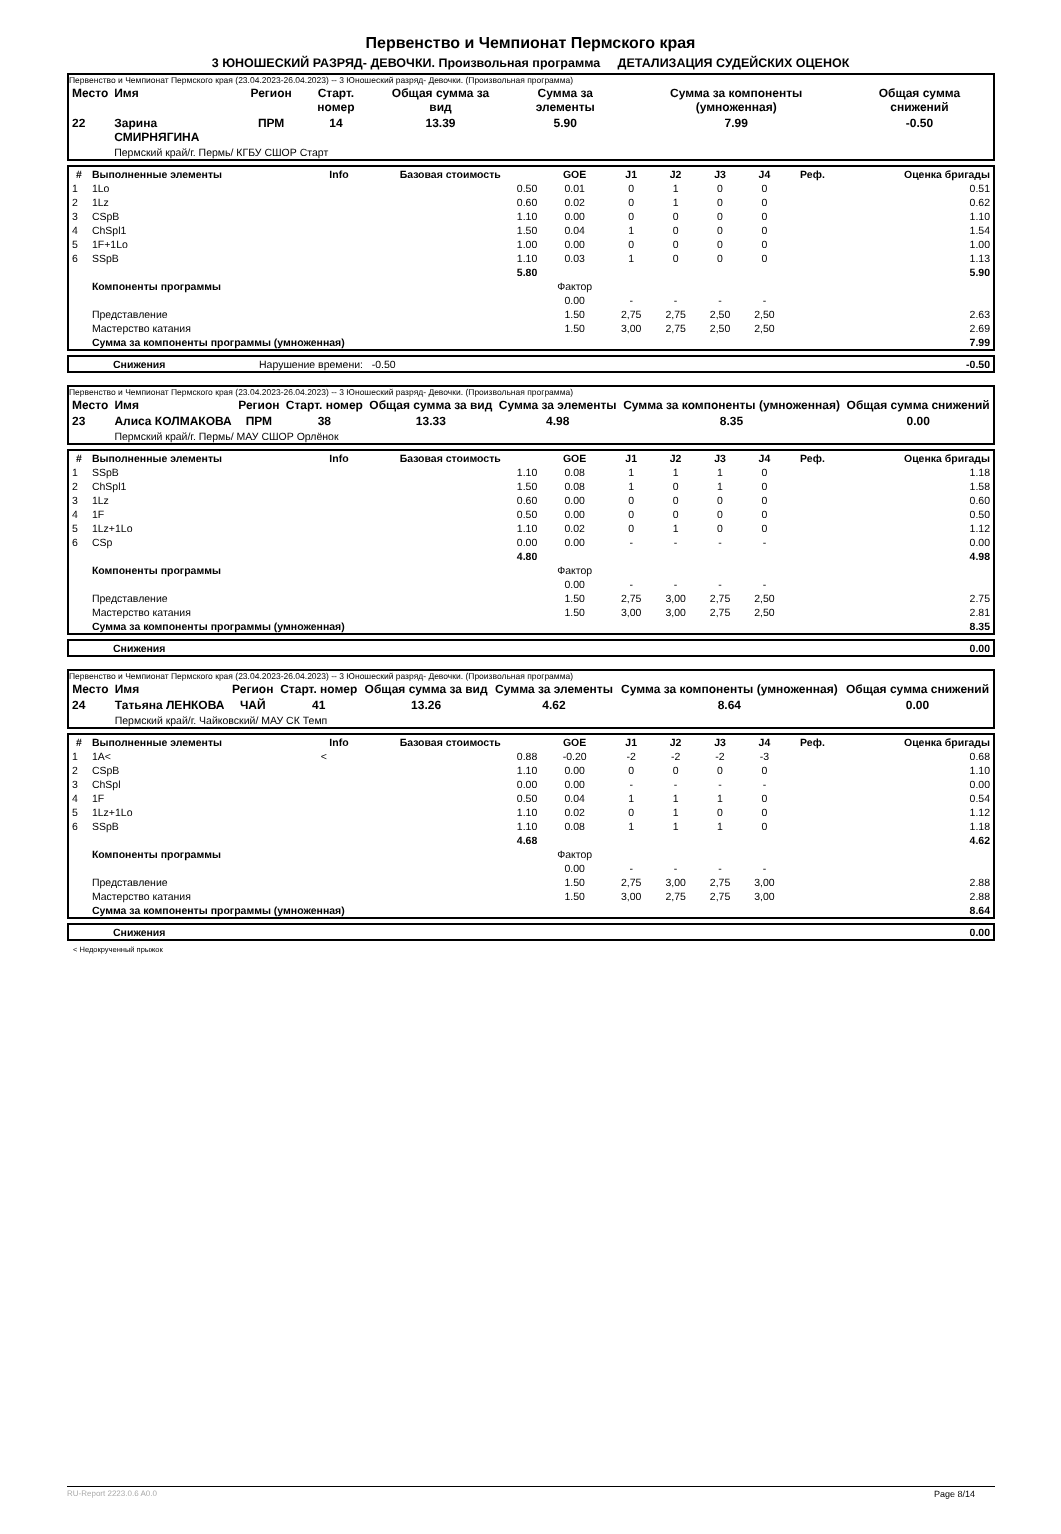Первенство и Чемпионат Пермского края
3 ЮНОШЕСКИЙ РАЗРЯД- ДЕВОЧКИ. Произвольная программа ДЕТАЛИЗАЦИЯ СУДЕЙСКИХ ОЦЕНОК
Первенство и Чемпионат Пермского края (23.04.2023-26.04.2023) -- 3 Юношеский разряд- Девочки. (Произвольная программа)
| Место | Имя | Регион | Старт. номер | Общая сумма за вид | Сумма за элементы | Сумма за компоненты (умноженная) | Общая сумма снижений |
| --- | --- | --- | --- | --- | --- | --- | --- |
| 22 | Зарина СМИРНЯГИНА | ПРМ | 14 | 13.39 | 5.90 | 7.99 | -0.50 |
| | Пермский край/г. Пермь/ КГБУ СШОР Старт | | | | | | |
| # | Выполненные элементы | Info | Базовая стоимость | GOE | J1 | J2 | J3 | J4 | Реф. | Оценка бригады |
| --- | --- | --- | --- | --- | --- | --- | --- | --- | --- | --- |
| 1 | 1Lo | | 0.50 | 0.01 | 0 | 1 | 0 | 0 | | 0.51 |
| 2 | 1Lz | | 0.60 | 0.02 | 0 | 1 | 0 | 0 | | 0.62 |
| 3 | CSpB | | 1.10 | 0.00 | 0 | 0 | 0 | 0 | | 1.10 |
| 4 | ChSpl1 | | 1.50 | 0.04 | 1 | 0 | 0 | 0 | | 1.54 |
| 5 | 1F+1Lo | | 1.00 | 0.00 | 0 | 0 | 0 | 0 | | 1.00 |
| 6 | SSpB | | 1.10 | 0.03 | 1 | 0 | 0 | 0 | | 1.13 |
| | | | 5.80 | | | | | | | 5.90 |
| | Компоненты программы | | | Фактор | | | | | | |
| | | | | 0.00 | - | - | - | - | | |
| | Представление | | | 1.50 | 2,75 | 2,75 | 2,50 | 2,50 | | 2.63 |
| | Мастерство катания | | | 1.50 | 3,00 | 2,75 | 2,50 | 2,50 | | 2.69 |
| | Сумма за компоненты программы (умноженная) | | | | | | | | | 7.99 |
| | Снижения | Нарушение времени: -0.50 | -0.50 |
Первенство и Чемпионат Пермского края (23.04.2023-26.04.2023) -- 3 Юношеский разряд- Девочки. (Произвольная программа)
| Место | Имя | Регион | Старт. номер | Общая сумма за вид | Сумма за элементы | Сумма за компоненты (умноженная) | Общая сумма снижений |
| --- | --- | --- | --- | --- | --- | --- | --- |
| 23 | Алиса КОЛМАКОВА | ПРМ | 38 | 13.33 | 4.98 | 8.35 | 0.00 |
| | Пермский край/г. Пермь/ МАУ СШОР Орлёнок | | | | | | |
| # | Выполненные элементы | Info | Базовая стоимость | GOE | J1 | J2 | J3 | J4 | Реф. | Оценка бригады |
| --- | --- | --- | --- | --- | --- | --- | --- | --- | --- | --- |
| 1 | SSpB | | 1.10 | 0.08 | 1 | 1 | 1 | 0 | | 1.18 |
| 2 | ChSpl1 | | 1.50 | 0.08 | 1 | 0 | 1 | 0 | | 1.58 |
| 3 | 1Lz | | 0.60 | 0.00 | 0 | 0 | 0 | 0 | | 0.60 |
| 4 | 1F | | 0.50 | 0.00 | 0 | 0 | 0 | 0 | | 0.50 |
| 5 | 1Lz+1Lo | | 1.10 | 0.02 | 0 | 1 | 0 | 0 | | 1.12 |
| 6 | CSp | | 0.00 | 0.00 | - | - | - | - | | 0.00 |
| | | | 4.80 | | | | | | | 4.98 |
| | Компоненты программы | | | Фактор | | | | | | |
| | | | | 0.00 | - | - | - | - | | |
| | Представление | | | 1.50 | 2,75 | 3,00 | 2,75 | 2,50 | | 2.75 |
| | Мастерство катания | | | 1.50 | 3,00 | 3,00 | 2,75 | 2,50 | | 2.81 |
| | Сумма за компоненты программы (умноженная) | | | | | | | | | 8.35 |
| | Снижения | 0.00 |
Первенство и Чемпионат Пермского края (23.04.2023-26.04.2023) -- 3 Юношеский разряд- Девочки. (Произвольная программа)
| Место | Имя | Регион | Старт. номер | Общая сумма за вид | Сумма за элементы | Сумма за компоненты (умноженная) | Общая сумма снижений |
| --- | --- | --- | --- | --- | --- | --- | --- |
| 24 | Татьяна ЛЕНКОВА | ЧАЙ | 41 | 13.26 | 4.62 | 8.64 | 0.00 |
| | Пермский край/г. Чайковский/ МАУ СК Темп | | | | | | |
| # | Выполненные элементы | Info | Базовая стоимость | GOE | J1 | J2 | J3 | J4 | Реф. | Оценка бригады |
| --- | --- | --- | --- | --- | --- | --- | --- | --- | --- | --- |
| 1 | 1A< | < | 0.88 | -0.20 | -2 | -2 | -2 | -3 | | 0.68 |
| 2 | CSpB | | 1.10 | 0.00 | 0 | 0 | 0 | 0 | | 1.10 |
| 3 | ChSpl | | 0.00 | 0.00 | - | - | - | - | | 0.00 |
| 4 | 1F | | 0.50 | 0.04 | 1 | 1 | 1 | 0 | | 0.54 |
| 5 | 1Lz+1Lo | | 1.10 | 0.02 | 0 | 1 | 0 | 0 | | 1.12 |
| 6 | SSpB | | 1.10 | 0.08 | 1 | 1 | 1 | 0 | | 1.18 |
| | | | 4.68 | | | | | | | 4.62 |
| | Компоненты программы | | | Фактор | | | | | | |
| | | | | 0.00 | - | - | - | - | | |
| | Представление | | | 1.50 | 2,75 | 3,00 | 2,75 | 3,00 | | 2.88 |
| | Мастерство катания | | | 1.50 | 3,00 | 2,75 | 2,75 | 3,00 | | 2.88 |
| | Сумма за компоненты программы (умноженная) | | | | | | | | | 8.64 |
| | Снижения | 0.00 |
< Недокрученный прыжок
RU-Report 2223.0.6 A0.0 Page 8/14